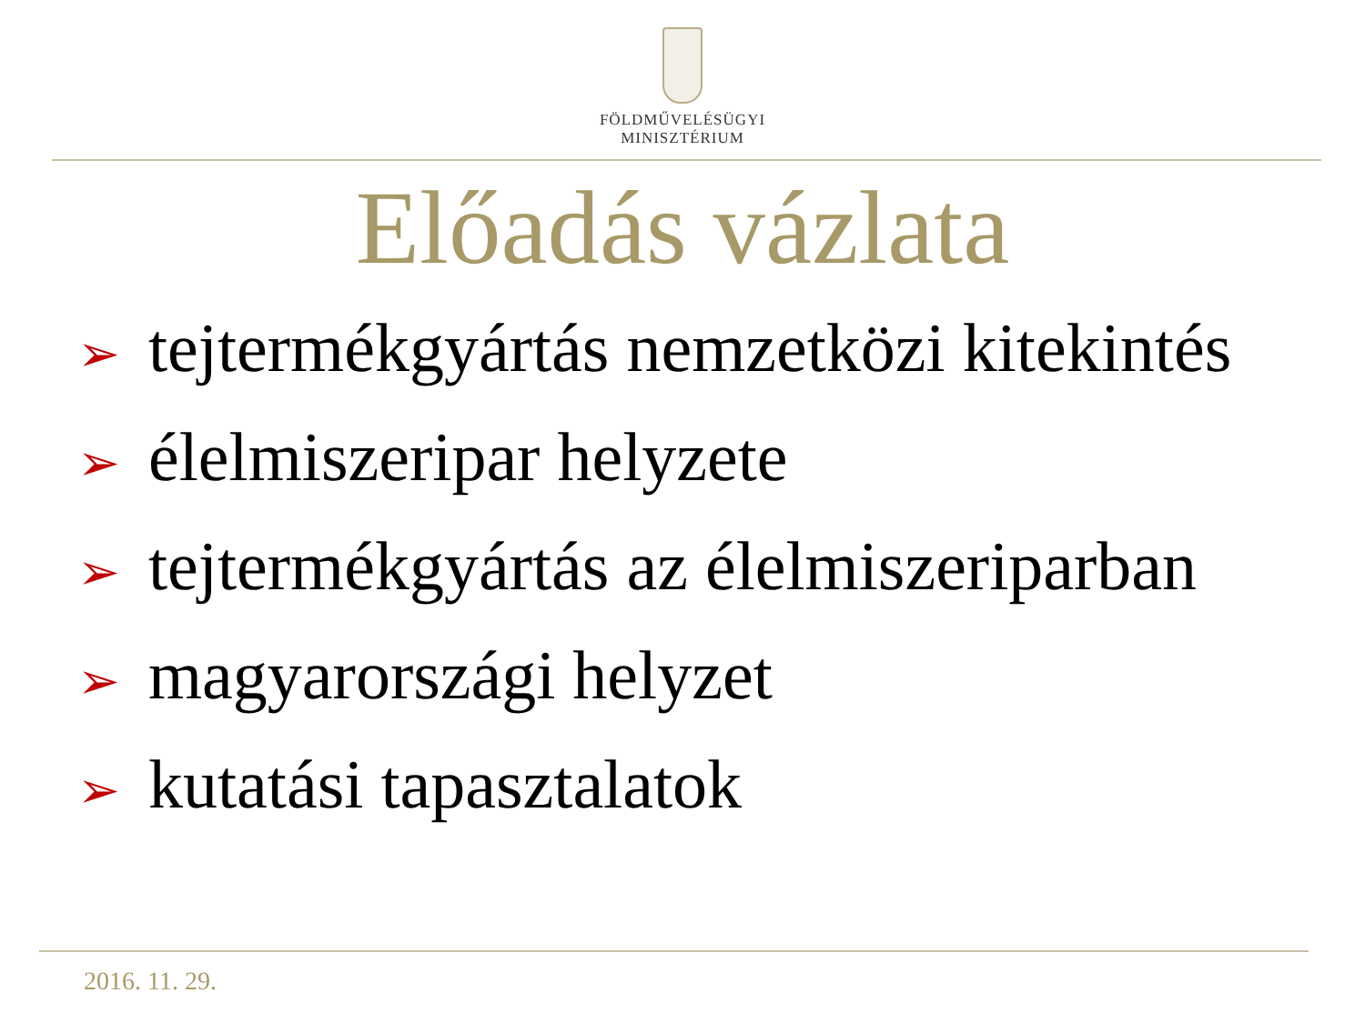FÖLDMŰVELÉSÜGYI
MINISZTÉRIUM
Előadás vázlata
➢ tejtermékgyártás nemzetközi kitekintés
➢ élelmiszeripar helyzete
➢ tejtermékgyártás az élelmiszeriparban
➢ magyarországi helyzet
➢ kutatási tapasztalatok
2016. 11. 29.